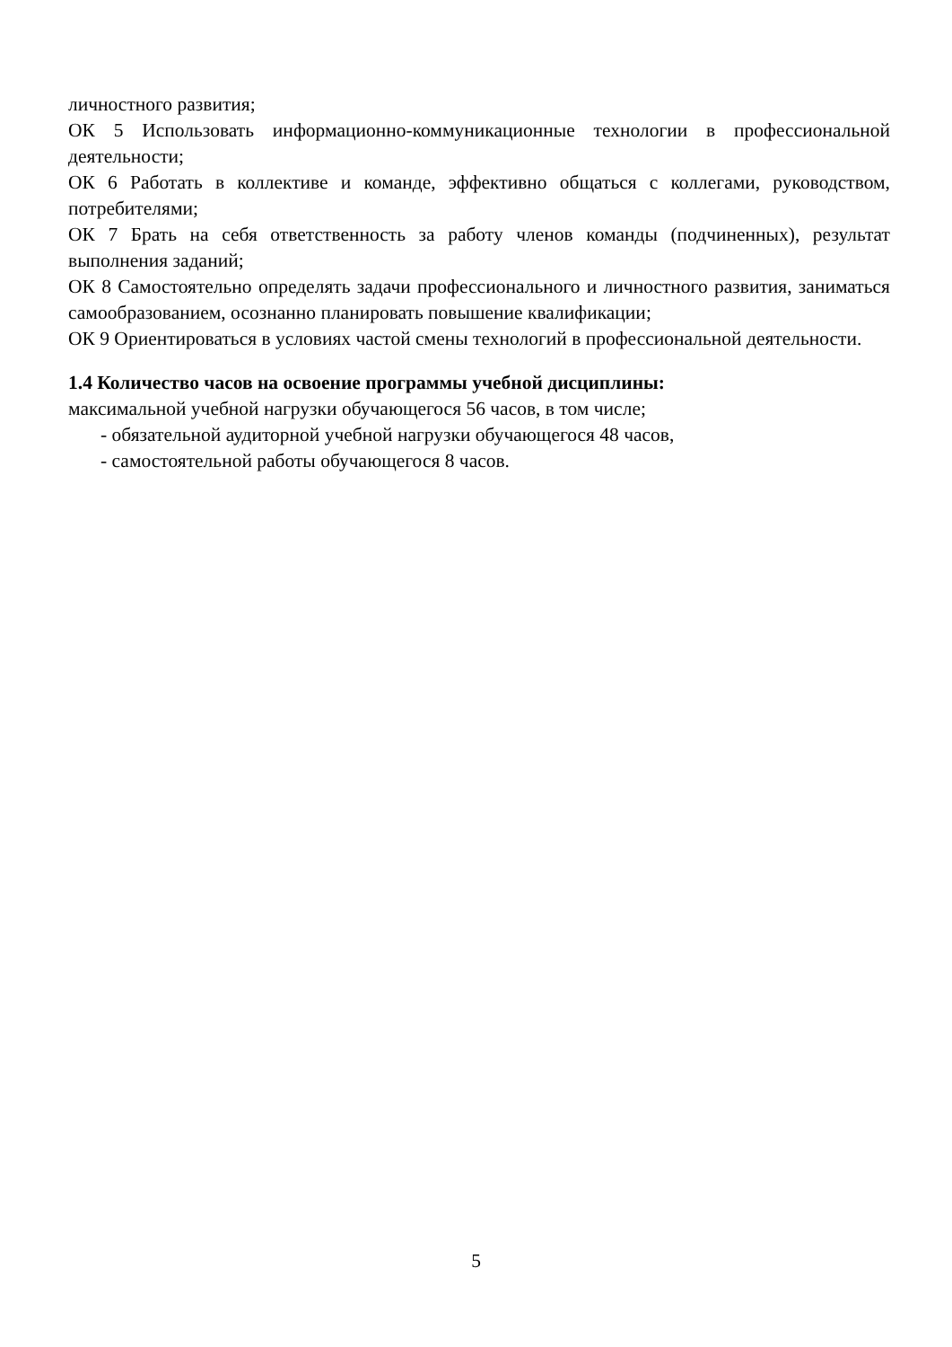личностного развития;
ОК 5 Использовать информационно-коммуникационные технологии в профессиональной деятельности;
ОК 6 Работать в коллективе и команде, эффективно общаться с коллегами, руководством, потребителями;
ОК 7 Брать на себя ответственность за работу членов команды (подчиненных), результат выполнения заданий;
ОК 8 Самостоятельно определять задачи профессионального и личностного развития, заниматься самообразованием, осознанно планировать повышение квалификации;
ОК 9 Ориентироваться в условиях частой смены технологий в профессиональной деятельности.
1.4 Количество часов на освоение программы учебной дисциплины:
максимальной учебной нагрузки обучающегося 56 часов, в том числе;
- обязательной аудиторной учебной нагрузки обучающегося 48 часов,
- самостоятельной работы обучающегося 8 часов.
5